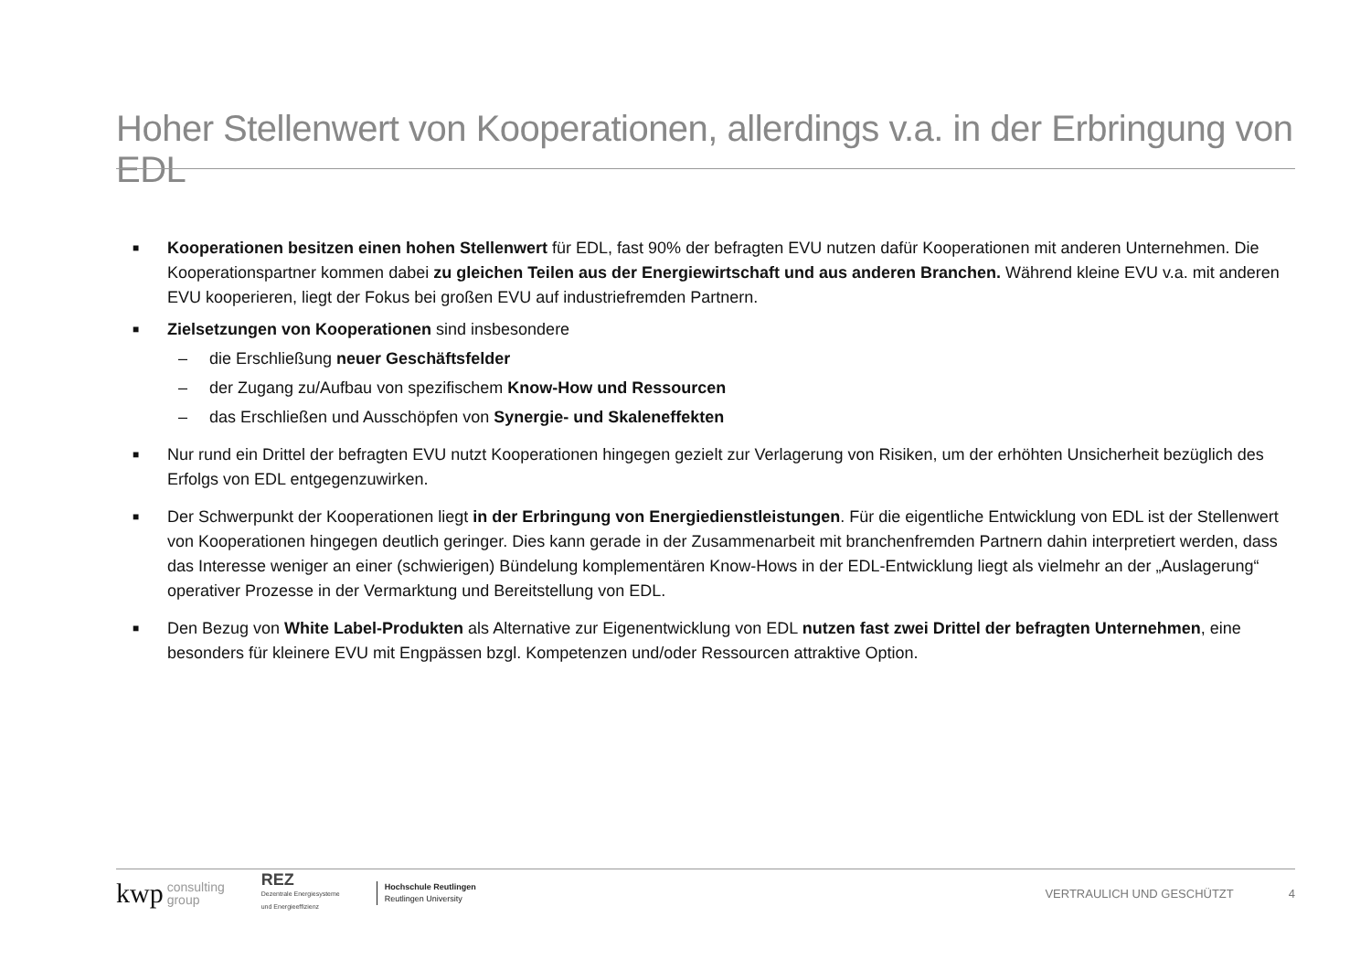Hoher Stellenwert von Kooperationen, allerdings v.a. in der Erbringung von EDL
■
Kooperationen besitzen einen hohen Stellenwert für EDL, fast 90% der befragten EVU nutzen dafür Kooperationen mit anderen Unternehmen. Die Kooperationspartner kommen dabei zu gleichen Teilen aus der Energiewirtschaft und aus anderen Branchen. Während kleine EVU v.a. mit anderen EVU kooperieren, liegt der Fokus bei großen EVU auf industriefremden Partnern.
■
Zielsetzungen von Kooperationen sind insbesondere
– die Erschließung neuer Geschäftsfelder
– der Zugang zu/Aufbau von spezifischem Know-How und Ressourcen
– das Erschließen und Ausschöpfen von Synergie- und Skaleneffekten
■
Nur rund ein Drittel der befragten EVU nutzt Kooperationen hingegen gezielt zur Verlagerung von Risiken, um der erhöhten Unsicherheit bezüglich des Erfolgs von EDL entgegenzuwirken.
■
Der Schwerpunkt der Kooperationen liegt in der Erbringung von Energiedienstleistungen. Für die eigentliche Entwicklung von EDL ist der Stellenwert von Kooperationen hingegen deutlich geringer. Dies kann gerade in der Zusammenarbeit mit branchenfremden Partnern dahin interpretiert werden, dass das Interesse weniger an einer (schwierigen) Bündelung komplementären Know-Hows in der EDL-Entwicklung liegt als vielmehr an der „Auslagerung“ operativer Prozesse in der Vermarktung und Bereitstellung von EDL.
■
Den Bezug von White Label-Produkten als Alternative zur Eigenentwicklung von EDL nutzen fast zwei Drittel der befragten Unternehmen, eine besonders für kleinere EVU mit Engpässen bzgl. Kompetenzen und/oder Ressourcen attraktive Option.
kwp consulting
group REZ
Dezentrale Energiesysteme
und Energieeffizienz Hochschule Reutlingen
Reutlingen University VERTRAULICH UND GESCHÜTZT 4